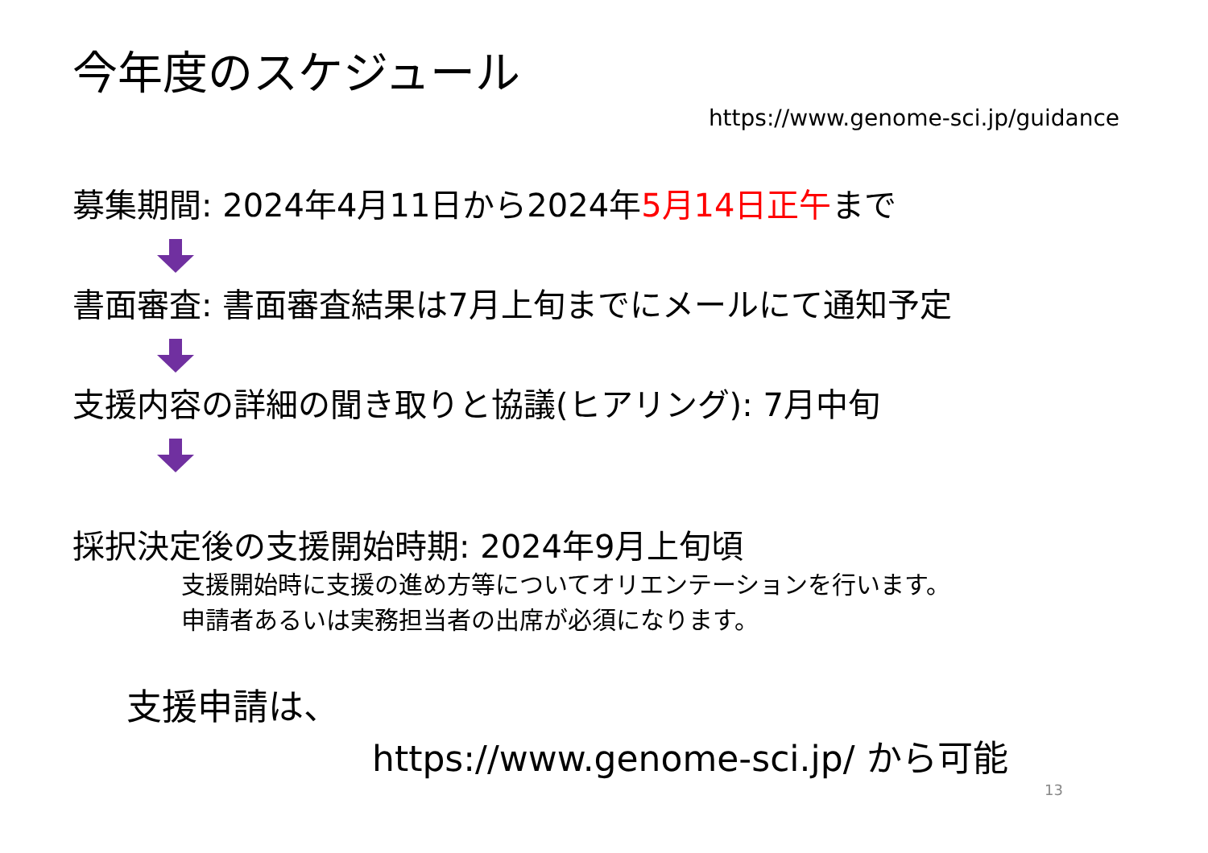今年度のスケジュール
https://www.genome-sci.jp/guidance
募集期間: 2024年4月11日から2024年5月14日正午まで
書面審査: 書面審査結果は7月上旬までにメールにて通知予定
支援内容の詳細の聞き取りと協議(ヒアリング): 7月中旬
採択決定後の支援開始時期: 2024年9月上旬頃
支援開始時に支援の進め方等についてオリエンテーションを行います。
申請者あるいは実務担当者の出席が必須になります。
支援申請は、
https://www.genome-sci.jp/ から可能
13